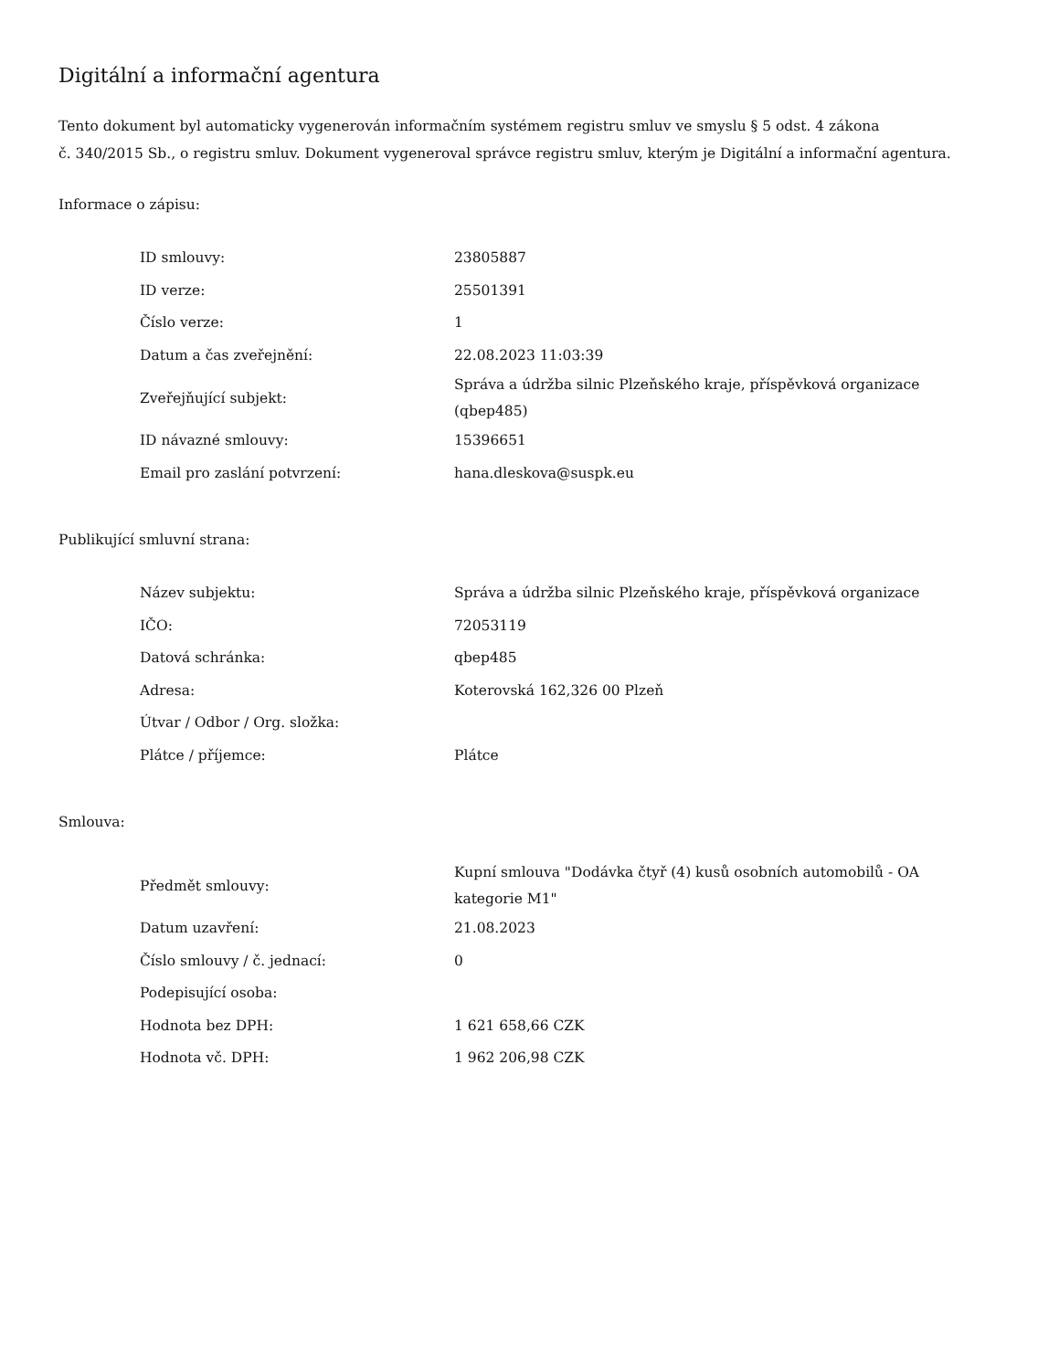Digitální a informační agentura
Tento dokument byl automaticky vygenerován informačním systémem registru smluv ve smyslu § 5 odst. 4 zákona
č. 340/2015 Sb., o registru smluv. Dokument vygeneroval správce registru smluv, kterým je Digitální a informační agentura.
Informace o zápisu:
| ID smlouvy: | 23805887 |
| ID verze: | 25501391 |
| Číslo verze: | 1 |
| Datum a čas zveřejnění: | 22.08.2023 11:03:39 |
| Zveřejňující subjekt: | Správa a údržba silnic Plzeňského kraje, příspěvková organizace (qbep485) |
| ID návazné smlouvy: | 15396651 |
| Email pro zaslání potvrzení: | hana.dleskova@suspk.eu |
Publikující smluvní strana:
| Název subjektu: | Správa a údržba silnic Plzeňského kraje, příspěvková organizace |
| IČO: | 72053119 |
| Datová schránka: | qbep485 |
| Adresa: | Koterovská 162,326 00 Plzeň |
| Útvar / Odbor / Org. složka: | |
| Plátce / příjemce: | Plátce |
Smlouva:
| Předmět smlouvy: | Kupní smlouva "Dodávka čtyř (4) kusů osobních automobilů - OA kategorie M1" |
| Datum uzavření: | 21.08.2023 |
| Číslo smlouvy / č. jednací: | 0 |
| Podepisující osoba: | |
| Hodnota bez DPH: | 1 621 658,66 CZK |
| Hodnota vč. DPH: | 1 962 206,98 CZK |